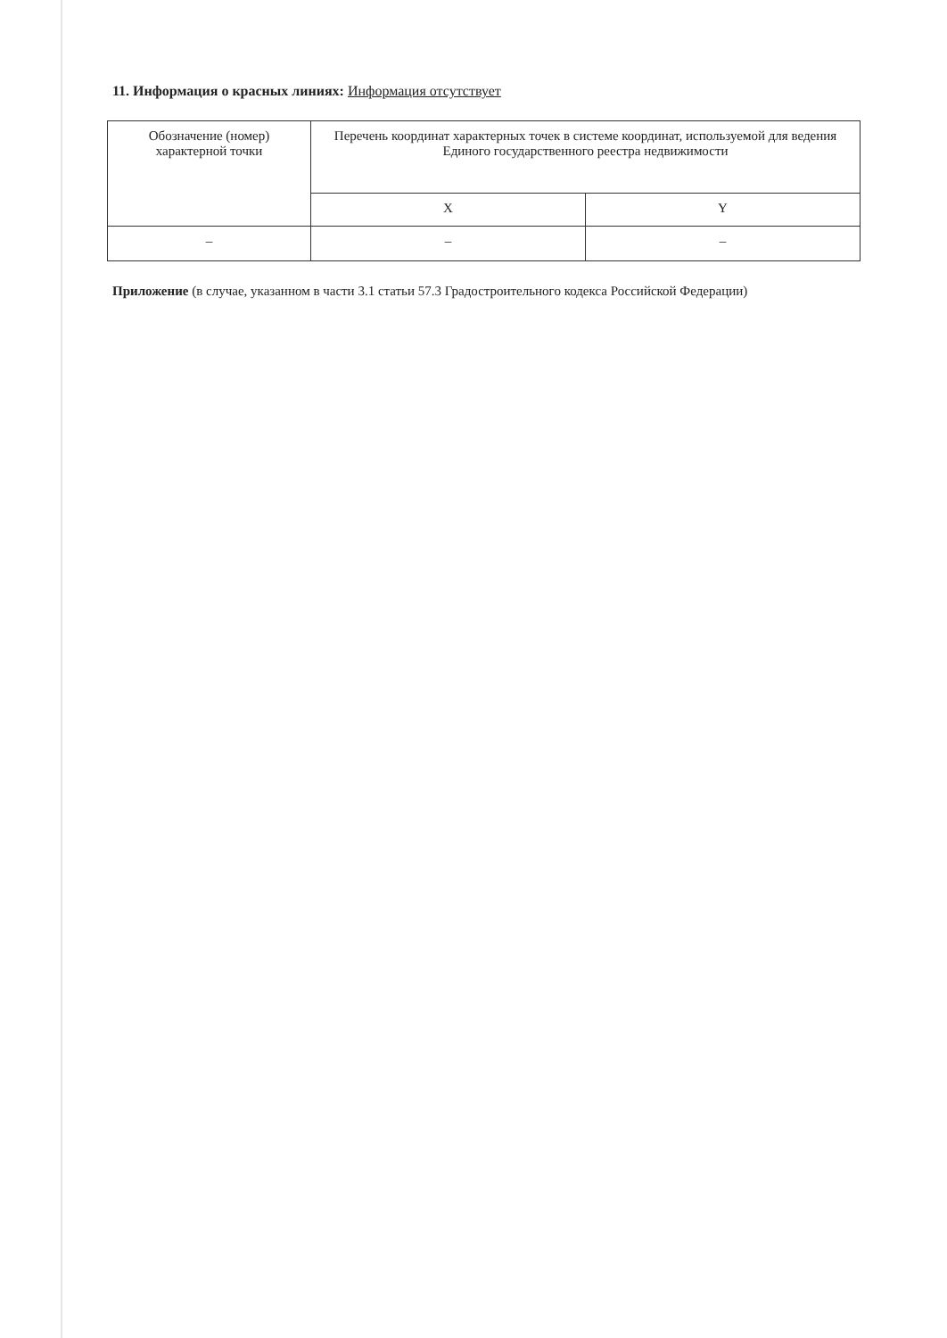11. Информация о красных линиях: Информация отсутствует
| Обозначение (номер) характерной точки | Перечень координат характерных точек в системе координат, используемой для ведения Единого государственного реестра недвижимости | |
| --- | --- | --- |
| | X | Y |
| – | – | – |
Приложение (в случае, указанном в части 3.1 статьи 57.3 Градостроительного кодекса Российской Федерации)